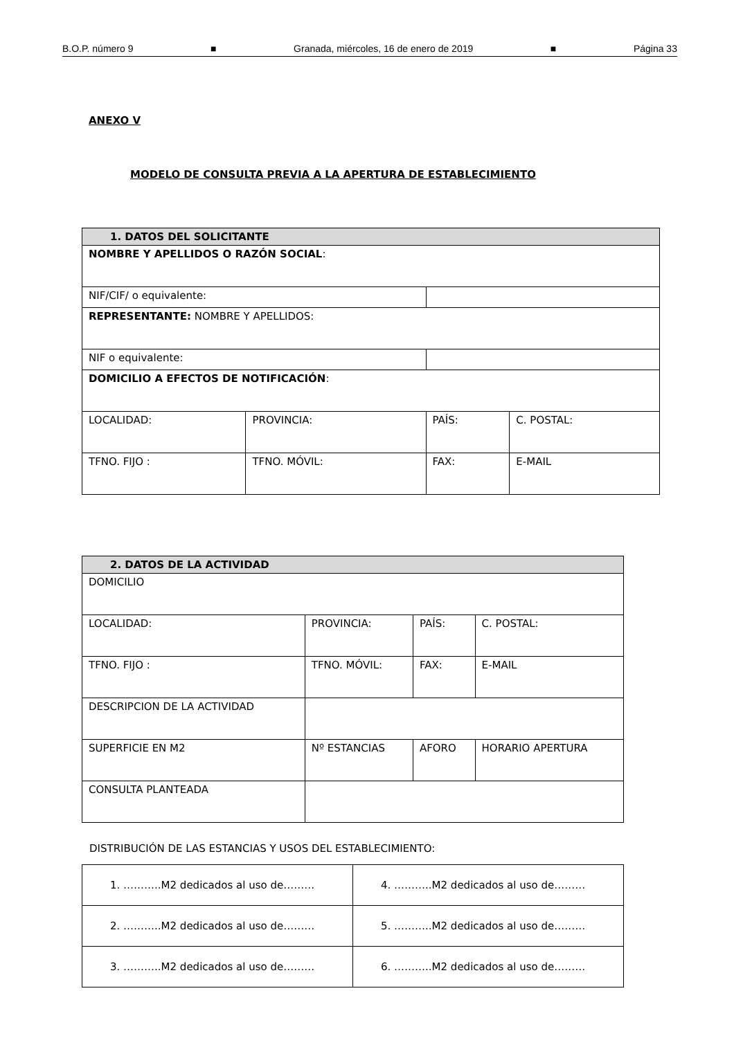B.O.P. número 9 ■ Granada, miércoles, 16 de enero de 2019 ■ Página 33
ANEXO V
MODELO DE CONSULTA PREVIA A LA APERTURA DE ESTABLECIMIENTO
| 1. DATOS DEL SOLICITANTE | | | |
| --- | --- | --- | --- |
| NOMBRE Y APELLIDOS O RAZÓN SOCIAL : | | | |
| NIF/CIF/ o equivalente: | | | |
| REPRESENTANTE: NOMBRE Y APELLIDOS: | | | |
| NIF o equivalente: | | | |
| DOMICILIO A EFECTOS DE NOTIFICACIÓN : | | | |
| LOCALIDAD: | PROVINCIA: | PAÍS: | C. POSTAL: |
| TFNO. FIJO : | TFNO. MÓVIL: | FAX: | E-MAIL |
| 2. DATOS DE LA ACTIVIDAD | | | |
| --- | --- | --- | --- |
| DOMICILIO | | | |
| LOCALIDAD: | PROVINCIA: | PAÍS: | C. POSTAL: |
| TFNO. FIJO : | TFNO. MÓVIL: | FAX: | E-MAIL |
| DESCRIPCION DE LA ACTIVIDAD | | | |
| SUPERFICIE EN M2 | Nº ESTANCIAS | AFORO | HORARIO APERTURA |
| CONSULTA PLANTEADA | | | |
DISTRIBUCIÓN DE LAS ESTANCIAS Y USOS DEL ESTABLECIMIENTO:
| 1. ………..M2 dedicados al uso de……… | 4. ………..M2 dedicados al uso de……… |
| 2. ………..M2 dedicados al uso de……… | 5. ………..M2 dedicados al uso de……… |
| 3. ………..M2 dedicados al uso de……… | 6. ………..M2 dedicados al uso de……… |